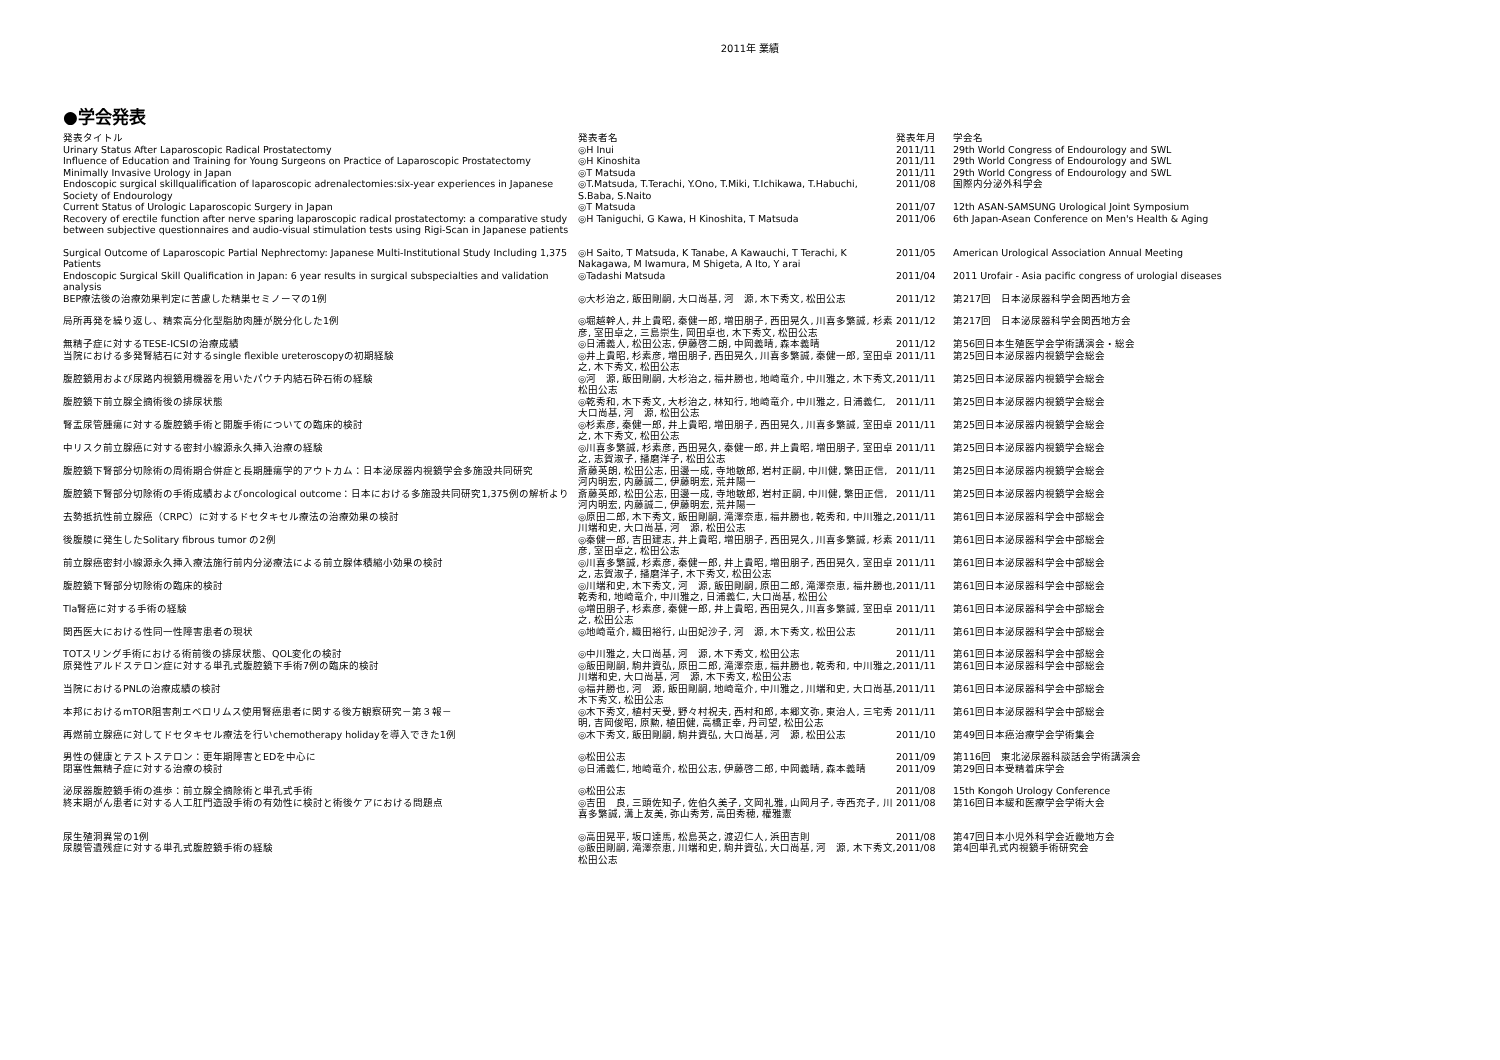2011年 業績
●学会発表
| 発表タイトル | 発表者名 | 発表年月 | 学会名 |
| --- | --- | --- | --- |
| Urinary Status After Laparoscopic Radical Prostatectomy | ◎H Inui | 2011/11 | 29th World Congress of Endourology and SWL |
| Influence of Education and Training for Young Surgeons on Practice of Laparoscopic Prostatectomy | ◎H Kinoshita | 2011/11 | 29th World Congress of Endourology and SWL |
| Minimally Invasive Urology in Japan | ◎T Matsuda | 2011/11 | 29th World Congress of Endourology and SWL |
| Endoscopic surgical skillqualification of laparoscopic adrenalectomies:six-year experiences in Japanese Society of Endourology | ◎T.Matsuda, T.Terachi, Y.Ono, T.Miki, T.Ichikawa, T.Habuchi, S.Baba, S.Naito | 2011/08 | 国際内分泌外科学会 |
| Current Status of Urologic Laparoscopic Surgery in Japan | ◎T Matsuda | 2011/07 | 12th ASAN-SAMSUNG Urological Joint Symposium |
| Recovery of erectile function after nerve sparing laparoscopic radical prostatectomy: a comparative study between subjective questionnaires and audio-visual stimulation tests using Rigi-Scan in Japanese patients | ◎H Taniguchi, G Kawa, H Kinoshita, T Matsuda | 2011/06 | 6th Japan-Asean Conference on Men's Health & Aging |
| Surgical Outcome of Laparoscopic Partial Nephrectomy: Japanese Multi-Institutional Study Including 1,375 Patients | ◎H Saito, T Matsuda, K Tanabe, A Kawauchi, T Terachi, K Nakagawa, M Iwamura, M Shigeta, A Ito, Y arai | 2011/05 | American Urological Association Annual Meeting |
| Endoscopic Surgical Skill Qualification in Japan: 6 year results in surgical subspecialties and validation analysis | ◎Tadashi Matsuda | 2011/04 | 2011 Urofair - Asia pacific congress of urologial diseases |
| BEP療法後の治療効果判定に苦慮した精巣セミノーマの1例 | ◎大杉治之, 飯田剛嗣, 大口尚基, 河 源, 木下秀文, 松田公志 | 2011/12 | 第217回 日本泌尿器科学会関西地方会 |
| 局所再発を繰り返し、精索高分化型脂肪肉腫が脱分化した1例 | ◎堀越幹人, 井上貴昭, 秦健一郎, 増田朋子, 西田晃久, 川喜多繁誠, 杉素彦, 室田卓之, 三島崇生, 岡田卓也, 木下秀文, 松田公志 | 2011/12 | 第217回 日本泌尿器科学会関西地方会 |
| 無精子症に対するTESE-ICSIの治療成績 | ◎日浦義人, 松田公志, 伊藤啓二朗, 中岡義晴, 森本義晴 | 2011/12 | 第56回日本生殖医学会学術講演会・総会 |
| 当院における多発腎結石に対するsingle flexible ureteroscopyの初期経験 | ◎井上貴昭, 杉素彦, 増田朋子, 西田晃久, 川喜多繁誠, 秦健一郎, 室田卓之, 木下秀文, 松田公志 | 2011/11 | 第25回日本泌尿器内視鏡学会総会 |
| 腹腔鏡用および尿路内視鏡用機器を用いたパウチ内結石砕石術の経験 | ◎河 源, 飯田剛嗣, 大杉治之, 福井勝也, 地崎竜介, 中川雅之, 木下秀文, 松田公志 | 2011/11 | 第25回日本泌尿器内視鏡学会総会 |
| 腹腔鏡下前立腺全摘術後の排尿状態 | ◎乾秀和, 木下秀文, 大杉治之, 林知行, 地崎竜介, 中川雅之, 日浦義仁, 大口尚基, 河 源, 松田公志 | 2011/11 | 第25回日本泌尿器内視鏡学会総会 |
| 腎盂尿管腫瘍に対する腹腔鏡手術と開腹手術についての臨床的検討 | ◎杉素彦, 秦健一郎, 井上貴昭, 増田朋子, 西田晃久, 川喜多繁誠, 室田卓之, 木下秀文, 松田公志 | 2011/11 | 第25回日本泌尿器内視鏡学会総会 |
| 中リスク前立腺癌に対する密封小線源永久挿入治療の経験 | ◎川喜多繁誠, 杉素彦, 西田晃久, 秦健一郎, 井上貴昭, 増田朋子, 室田卓之, 志賀淑子, 播磨洋子, 松田公志 | 2011/11 | 第25回日本泌尿器内視鏡学会総会 |
| 腹腔鏡下腎部分切除術の周術期合併症と長期腫瘍学的アウトカム：日本泌尿器内視鏡学会多施設共同研究 | 斎藤英朗, 松田公志, 田邊一成, 寺地敏郎, 岩村正嗣, 中川健, 繁田正信, 河内明宏, 内藤誠二, 伊藤明宏, 荒井陽一 | 2011/11 | 第25回日本泌尿器内視鏡学会総会 |
| 腹腔鏡下腎部分切除術の手術成績およびoncological outcome：日本における多施設共同研究1,375例の解析より | 斎藤英郎, 松田公志, 田邊一成, 寺地敏郎, 岩村正嗣, 中川健, 繁田正信, 河内明宏, 内藤誠二, 伊藤明宏, 荒井陽一 | 2011/11 | 第25回日本泌尿器内視鏡学会総会 |
| 去勢抵抗性前立腺癌（CRPC）に対するドセタキセル療法の治療効果の検討 | ◎原田二郎, 木下秀文, 飯田剛嗣, 滝澤奈恵, 福井勝也, 乾秀和, 中川雅之, 川端和史, 大口尚基, 河 源, 松田公志 | 2011/11 | 第61回日本泌尿器科学会中部総会 |
| 後腹膜に発生したSolitary fibrous tumor の2例 | ◎秦健一郎, 吉田建志, 井上貴昭, 増田朋子, 西田晃久, 川喜多繁誠, 杉素彦, 室田卓之, 松田公志 | 2011/11 | 第61回日本泌尿器科学会中部総会 |
| 前立腺癌密封小線源永久挿入療法施行前内分泌療法による前立腺体積縮小効果の検討 | ◎川喜多繁誠, 杉素彦, 秦健一郎, 井上貴昭, 増田朋子, 西田晃久, 室田卓之, 志賀淑子, 播磨洋子, 木下秀文, 松田公志 | 2011/11 | 第61回日本泌尿器科学会中部総会 |
| 腹腔鏡下腎部分切除術の臨床的検討 | ◎川端和史, 木下秀文, 河 源, 飯田剛嗣, 原田二郎, 滝澤奈恵, 福井勝也, 乾秀和, 地崎竜介, 中川雅之, 日浦義仁, 大口尚基, 松田公 | 2011/11 | 第61回日本泌尿器科学会中部総会 |
| Tla腎癌に対する手術の経験 | ◎増田朋子, 杉素彦, 秦健一郎, 井上貴昭, 西田晃久, 川喜多繁誠, 室田卓之, 松田公志 | 2011/11 | 第61回日本泌尿器科学会中部総会 |
| 関西医大における性同一性障害患者の現状 | ◎地崎竜介, 織田裕行, 山田妃沙子, 河 源, 木下秀文, 松田公志 | 2011/11 | 第61回日本泌尿器科学会中部総会 |
| TOTスリング手術における術前後の排尿状態、QOL変化の検討 | ◎中川雅之, 大口尚基, 河 源, 木下秀文, 松田公志 | 2011/11 | 第61回日本泌尿器科学会中部総会 |
| 原発性アルドステロン症に対する単孔式腹腔鏡下手術7例の臨床的検討 | ◎飯田剛嗣, 駒井資弘, 原田二郎, 滝澤奈恵, 福井勝也, 乾秀和, 中川雅之, 川端和史, 大口尚基, 河 源, 木下秀文, 松田公志 | 2011/11 | 第61回日本泌尿器科学会中部総会 |
| 当院におけるPNLの治療成績の検討 | ◎福井勝也, 河 源, 飯田剛嗣, 地崎竜介, 中川雅之, 川端和史, 大口尚基, 木下秀文, 松田公志 | 2011/11 | 第61回日本泌尿器科学会中部総会 |
| 本邦におけるmTOR阻害剤エベロリムス使用腎癌患者に関する後方観察研究－第３報－ | ◎木下秀文, 植村天受, 野々村祝夫, 西村和郎, 本郷文弥, 東治人, 三宅秀明, 吉岡俊昭, 原勲, 植田健, 高橋正幸, 丹司望, 松田公志 | 2011/11 | 第61回日本泌尿器科学会中部総会 |
| 再燃前立腺癌に対してドセタキセル療法を行いchemotherapy holidayを導入できた1例 | ◎木下秀文, 飯田剛嗣, 駒井資弘, 大口尚基, 河 源, 松田公志 | 2011/10 | 第49回日本癌治療学会学術集会 |
| 男性の健康とテストステロン：更年期障害とEDを中心に | ◎松田公志 | 2011/09 | 第116回 東北泌尿器科談話会学術講演会 |
| 閉塞性無精子症に対する治療の検討 | ◎日浦義仁, 地崎竜介, 松田公志, 伊藤啓二郎, 中岡義晴, 森本義晴 | 2011/09 | 第29回日本受精着床学会 |
| 泌尿器腹腔鏡手術の進歩：前立腺全摘除術と単孔式手術 | ◎松田公志 | 2011/08 | 15th Kongoh Urology Conference |
| 終末期がん患者に対する人工肛門造設手術の有効性に検討と術後ケアにおける問題点 | ◎吉田 良, 三頭佐知子, 佐伯久美子, 文岡礼雅, 山岡月子, 寺西充子, 川喜多繁誠, 溝上友美, 弥山秀芳, 高田秀穂, 權雅憲 | 2011/08 | 第16回日本緩和医療学会学術大会 |
| 尿生殖洞異常の1例 | ◎高田晃平, 坂口達馬, 松島英之, 渡辺仁人, 浜田吉則 | 2011/08 | 第47回日本小児外科学会近畿地方会 |
| 尿膜管遺残症に対する単孔式腹腔鏡手術の経験 | ◎飯田剛嗣, 滝澤奈恵, 川端和史, 駒井資弘, 大口尚基, 河 源, 木下秀文, 松田公志 | 2011/08 | 第4回単孔式内視鏡手術研究会 |